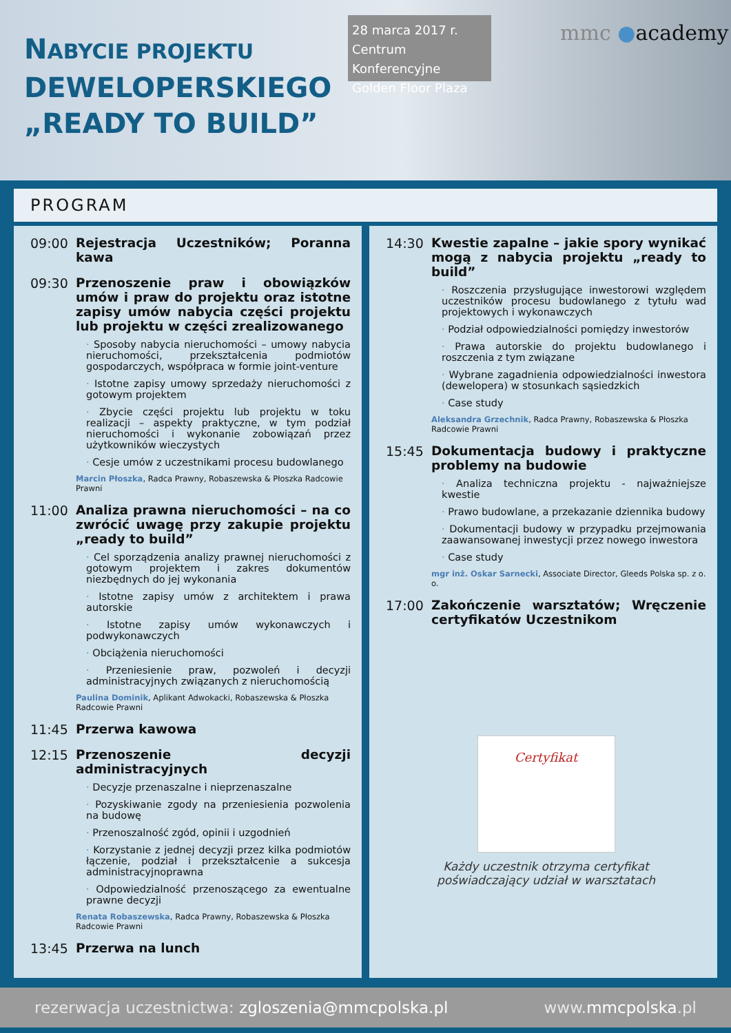NABYCIE PROJEKTU
DEWELOPERSKIEGO
„READY TO BUILD”
28 marca 2017 r.
Centrum Konferencyjne
Golden Floor Plaza
mmc ●academy
PROGRAM
09:00
Rejestracja Uczestników; Poranna kawa
09:30
Przenoszenie praw i obowiązków umów i praw do projektu oraz istotne zapisy umów nabycia części projektu lub projektu w części zrealizowanego
· Sposoby nabycia nieruchomości – umowy nabycia nieruchomości, przekształcenia podmiotów gospodarczych, współpraca w formie joint-venture
· Istotne zapisy umowy sprzedaży nieruchomości z gotowym projektem
· Zbycie części projektu lub projektu w toku realizacji – aspekty praktyczne, w tym podział nieruchomości i wykonanie zobowiązań przez użytkowników wieczystych
· Cesje umów z uczestnikami procesu budowlanego
Marcin Płoszka, Radca Prawny, Robaszewska & Płoszka Radcowie Prawni
11:00
Analiza prawna nieruchomości – na co zwrócić uwagę przy zakupie projektu „ready to build”
· Cel sporządzenia analizy prawnej nieruchomości z gotowym projektem i zakres dokumentów niezbędnych do jej wykonania
· Istotne zapisy umów z architektem i prawa autorskie
· Istotne zapisy umów wykonawczych i podwykonawczych
· Obciążenia nieruchomości
· Przeniesienie praw, pozwoleń i decyzji administracyjnych związanych z nieruchomością
Paulina Dominik, Aplikant Adwokacki, Robaszewska & Płoszka Radcowie Prawni
11:45
Przerwa kawowa
12:15
Przenoszenie decyzji administracyjnych
· Decyzje przenaszalne i nieprzenaszalne
· Pozyskiwanie zgody na przeniesienia pozwolenia na budowę
· Przenoszalność zgód, opinii i uzgodnień
· Korzystanie z jednej decyzji przez kilka podmiotów łączenie, podział i przekształcenie a sukcesja administracyjnoprawna
· Odpowiedzialność przenoszącego za ewentualne prawne decyzji
Renata Robaszewska, Radca Prawny, Robaszewska & Płoszka Radcowie Prawni
13:45
Przerwa na lunch
14:30
Kwestie zapalne – jakie spory wynikać mogą z nabycia projektu „ready to build”
· Roszczenia przysługujące inwestorowi względem uczestników procesu budowlanego z tytułu wad projektowych i wykonawczych
· Podział odpowiedzialności pomiędzy inwestorów
· Prawa autorskie do projektu budowlanego i roszczenia z tym związane
· Wybrane zagadnienia odpowiedzialności inwestora (dewelopera) w stosunkach sąsiedzkich
· Case study
Aleksandra Grzechnik, Radca Prawny, Robaszewska & Płoszka Radcowie Prawni
15:45
Dokumentacja budowy i praktyczne problemy na budowie
· Analiza techniczna projektu - najważniejsze kwestie
· Prawo budowlane, a przekazanie dziennika budowy
· Dokumentacji budowy w przypadku przejmowania zaawansowanej inwestycji przez nowego inwestora
· Case study
mgr inż. Oskar Sarnecki, Associate Director, Gleeds Polska sp. z o. o.
17:00
Zakończenie warsztatów; Wręczenie certyfikatów Uczestnikom
Certyfikat
Każdy uczestnik otrzyma certyfikat
poświadczający udział w warsztatach
rezerwacja uczestnictwa: zgloszenia@mmcpolska.pl
www.mmcpolska.pl